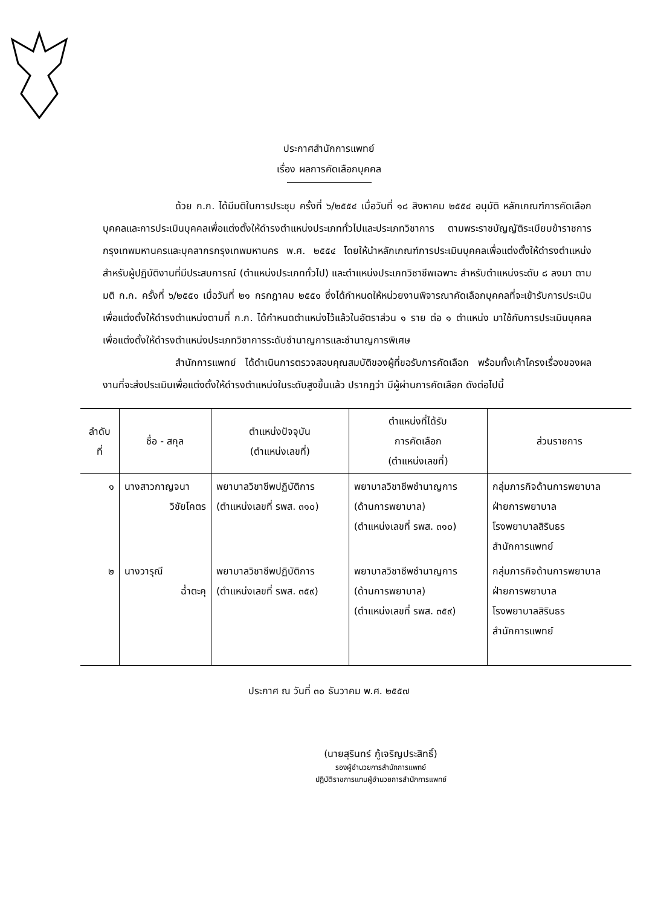ประกาศสำนักการแพทย์
เรื่อง ผลการคัดเลือกบุคคล
ด้วย ก.ก. ได้มีมติในการประชุม ครั้งที่ ๖/๒๕๕๔ เมื่อวันที่ ๑๘ สิงหาคม ๒๕๕๔ อนุมัติ หลักเกณฑ์การคัดเลือกบุคคลและการประเมินบุคคลเพื่อแต่งตั้งให้ดำรงตำแหน่งประเภททั่วไปและประเภทวิชาการ ตามพระราชบัญญัติระเบียบข้าราชการกรุงเทพมหานครและบุคลากรกรุงเทพมหานคร พ.ศ. ๒๕๕๔ โดยให้นำหลักเกณฑ์การประเมินบุคคลเพื่อแต่งตั้งให้ดำรงตำแหน่งสำหรับผู้ปฏิบัติงานที่มีประสบการณ์ (ตำแหน่งประเภททั่วไป) และตำแหน่งประเภทวิชาชีพเฉพาะ สำหรับตำแหน่งระดับ ๘ ลงมา ตามมติ ก.ก. ครั้งที่ ๖/๒๕๕๑ เมื่อวันที่ ๒๑ กรกฎาคม ๒๕๕๑ ซึ่งได้กำหนดให้หน่วยงานพิจารณาคัดเลือกบุคคลที่จะเข้ารับการประเมินเพื่อแต่งตั้งให้ดำรงตำแหน่งตามที่ ก.ก. ได้กำหนดตำแหน่งไว้แล้วในอัตราส่วน ๑ ราย ต่อ ๑ ตำแหน่ง มาใช้กับการประเมินบุคคลเพื่อแต่งตั้งให้ดำรงตำแหน่งประเภทวิชาการระดับชำนาญการและชำนาญการพิเศษ
สำนักการแพทย์ ได้ดำเนินการตรวจสอบคุณสมบัติของผู้ที่ขอรับการคัดเลือก พร้อมทั้งเค้าโครงเรื่องของผลงานที่จะส่งประเมินเพื่อแต่งตั้งให้ดำรงตำแหน่งในระดับสูงขึ้นแล้ว ปรากฏว่า มีผู้ผ่านการคัดเลือก ดังต่อไปนี้
| ลำดับ ที่ | ชื่อ - สกุล | ตำแหน่งปัจจุบัน (ตำแหน่งเลขที่) | ตำแหน่งที่ได้รับ การคัดเลือก (ตำแหน่งเลขที่) | ส่วนราชการ |
| --- | --- | --- | --- | --- |
| ๑ | นางสาวกาญจนา วิชัยโคตร | พยาบาลวิชาชีพปฏิบัติการ (ตำแหน่งเลขที่ รพส. ๓๑๐) | พยาบาลวิชาชีพชำนาญการ (ด้านการพยาบาล) (ตำแหน่งเลขที่ รพส. ๓๑๐) | กลุ่มภารกิจด้านการพยาบาล ฝ่ายการพยาบาล โรงพยาบาลสิรินธร สำนักการแพทย์ |
| ๒ | นางวารุณี ฉ่ำตะคุ | พยาบาลวิชาชีพปฏิบัติการ (ตำแหน่งเลขที่ รพส. ๓๕๙) | พยาบาลวิชาชีพชำนาญการ (ด้านการพยาบาล) (ตำแหน่งเลขที่ รพส. ๓๕๙) | กลุ่มภารกิจด้านการพยาบาล ฝ่ายการพยาบาล โรงพยาบาลสิรินธร สำนักการแพทย์ |
ประกาศ ณ วันที่ ๓๐ ธันวาคม พ.ศ. ๒๕๕๗
(นายสุรินทร์ กู้เจริญประสิทธิ์)
รองผู้อำนวยการสำนักการแพทย์
ปฏิบัติราชการแทนผู้อำนวยการสำนักการแพทย์